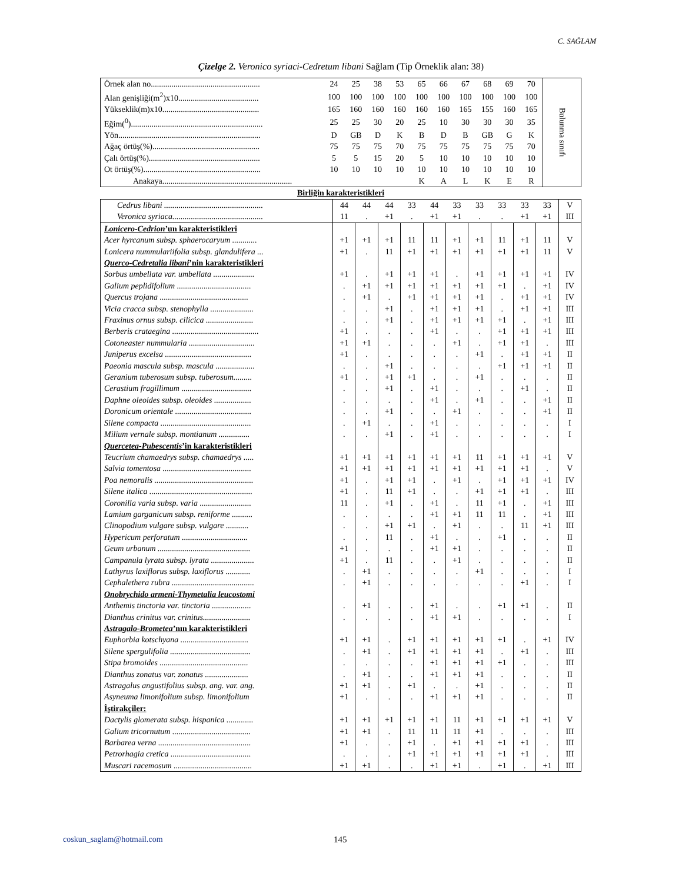C. SAĞLAM
Çizelge 2. Veronico syriaci-Cedretum libani Sağlam (Tip Örneklik alan: 38)
| Örnek alan no..................................................... | 24 | 25 | 38 | 53 | 65 | 66 | 67 | 68 | 69 | 70 | Bulunma sınıfı |
| Alan genişliği(m<sup>2</sup>)x10....................................... | 100 | 100 | 100 | 100 | 100 | 100 | 100 | 100 | 100 | 100 | |
| Yükseklik(m)x10............................................... | 165 | 160 | 160 | 160 | 160 | 160 | 165 | 155 | 160 | 165 | |
| Eğim(<sup>0</sup>)................................................................ | 25 | 25 | 30 | 20 | 25 | 10 | 30 | 30 | 30 | 35 | |
| Yön..................................................................... | D | GB | D | K | B | D | B | GB | G | K | |
| Ağaç örtüş(%).................................................... | 75 | 75 | 75 | 70 | 75 | 75 | 75 | 75 | 75 | 70 | |
| Çalı örtüş(%)...................................................... | 5 | 5 | 15 | 20 | 5 | 10 | 10 | 10 | 10 | 10 | |
| Ot örtüş(%)......................................................... | 10 | 10 | 10 | 10 | 10 | 10 | 10 | 10 | 10 | 10 | |
| Anakaya............................................................... | | | | | K | A | L | K | E | R | |
Birliğin karakteristikleri
| Cedrus libani ................................................ | 44 | 44 | 44 | 33 | 44 | 33 | 33 | 33 | 33 | 33 | V |
| Veronica syriaca............................................ | 11 | . | +1 | . | +1 | +1 | . | . | +1 | +1 | III |
| Lonicero-Cedrion ’un karakteristikleri | | | | | | | | | | | |
| Acer hyrcanum subsp. sphaerocaryum ............ | +1 | +1 | +1 | 11 | 11 | +1 | +1 | 11 | +1 | 11 | V |
| Lonicera nummulariifolia subsp. glandulifera ... | +1 | . | 11 | +1 | +1 | +1 | +1 | +1 | +1 | 11 | V |
| Querco-Cedretalia libani ’nin karakteristikleri | | | | | | | | | | | |
| Sorbus umbellata var. umbellata .................... | +1 | . | +1 | +1 | +1 | . | +1 | +1 | +1 | +1 | IV |
| Galium peplidifolium .................................... | . | +1 | +1 | +1 | +1 | +1 | +1 | +1 | . | +1 | IV |
| Quercus trojana ........................................... | . | +1 | . | +1 | +1 | +1 | +1 | . | +1 | +1 | IV |
| Vicia cracca subsp. stenophylla ..................... | . | . | +1 | . | +1 | +1 | +1 | . | +1 | +1 | III |
| Fraxinus ornus subsp. cilicica ....................... | . | . | +1 | . | +1 | +1 | +1 | +1 | . | +1 | III |
| Berberis crataegina .......................................... | +1 | . | . | . | +1 | . | . | +1 | +1 | +1 | III |
| Cotoneaster nummularia ................................ | +1 | +1 | . | . | . | +1 | . | +1 | +1 | . | III |
| Juniperus excelsa .......................................... | +1 | . | . | . | . | . | +1 | . | +1 | +1 | II |
| Paeonia mascula subsp. mascula ................... | . | . | +1 | . | . | . | . | +1 | +1 | +1 | II |
| Geranium tuberosum subsp. tuberosum......... | +1 | . | +1 | +1 | . | . | +1 | . | . | . | II |
| Cerastium fragillimum .................................. | . | . | +1 | . | +1 | . | . | . | +1 | . | II |
| Daphne oleoides subsp. oleoides .................. | . | . | . | . | +1 | . | +1 | . | . | +1 | II |
| Doronicum orientale ..................................... | . | . | +1 | . | . | +1 | . | . | . | +1 | II |
| Silene compacta ............................................ | . | +1 | . | . | +1 | . | . | . | . | . | I |
| Milium vernale subsp. montianum ............... | . | . | +1 | . | +1 | . | . | . | . | . | I |
| Quercetea-Pubescentis ’in karakteristikleri | | | | | | | | | | | |
| Teucrium chamaedrys subsp. chamaedrys ..... | +1 | +1 | +1 | +1 | +1 | +1 | 11 | +1 | +1 | +1 | V |
| Salvia tomentosa ........................................... | +1 | +1 | +1 | +1 | +1 | +1 | +1 | +1 | +1 | . | V |
| Poa nemoralis ................................................ | +1 | . | +1 | +1 | . | +1 | . | +1 | +1 | +1 | IV |
| Silene italica .................................................. | +1 | . | 11 | +1 | . | . | +1 | +1 | +1 | . | III |
| Coronilla varia subsp. varia ......................... | 11 | . | +1 | . | +1 | . | 11 | +1 | . | +1 | III |
| Lamium garganicum subsp. reniforme .......... | . | . | . | . | +1 | +1 | 11 | 11 | . | +1 | III |
| Clinopodium vulgare subsp. vulgare ........... | . | . | +1 | +1 | . | +1 | . | . | 11 | +1 | III |
| Hypericum perforatum ................................ | . | . | 11 | . | +1 | . | . | +1 | . | . | II |
| Geum urbanum ............................................. | +1 | . | . | . | +1 | +1 | . | . | . | . | II |
| Campanula lyrata subsp. lyrata ..................... | +1 | . | 11 | . | . | +1 | . | . | . | . | II |
| Lathyrus laxiflorus subsp. laxiflorus ............ | . | +1 | . | . | . | . | +1 | . | . | . | I |
| Cephalethera rubra ........................................ | . | +1 | . | . | . | . | . | . | +1 | . | I |
| Onobrychido armeni-Thymetalia leucostomi | | | | | | | | | | | |
| Anthemis tinctoria var. tinctoria ................... | . | +1 | . | . | +1 | . | . | +1 | +1 | . | II |
| Dianthus crinitus var. crinitus....................... | . | . | . | . | +1 | +1 | . | . | . | . | I |
| Astragalo-Brometea ’nın karakteristikleri | | | | | | | | | | | |
| Euphorbia kotschyana ................................. | +1 | +1 | . | +1 | +1 | +1 | +1 | +1 | . | +1 | IV |
| Silene spergulifolia ....................................... | . | +1 | . | +1 | +1 | +1 | +1 | . | +1 | . | III |
| Stipa bromoides ........................................... | . | . | . | . | +1 | +1 | +1 | +1 | . | . | III |
| Dianthus zonatus var. zonatus ..................... | . | +1 | . | . | +1 | +1 | +1 | . | . | . | II |
| Astragalus angustifolius subsp. ang. var. ang. | +1 | +1 | . | +1 | . | . | +1 | . | . | . | II |
| Asyneuma limonifolium subsp. limonifolium | +1 | . | . | . | +1 | +1 | +1 | . | . | . | II |
| İştirakçiler: | | | | | | | | | | | |
| Dactylis glomerata subsp. hispanica ............. | +1 | +1 | +1 | +1 | +1 | 11 | +1 | +1 | +1 | +1 | V |
| Galium tricornutum ...................................... | +1 | +1 | . | 11 | 11 | 11 | +1 | . | . | . | III |
| Barbarea verna ............................................. | +1 | . | . | +1 | . | +1 | +1 | +1 | +1 | . | III |
| Petrorhagia cretica ....................................... | . | . | . | +1 | +1 | +1 | +1 | +1 | +1 | . | III |
| Muscari racemosum ...................................... | +1 | +1 | . | . | +1 | +1 | . | +1 | . | +1 | III |
coskun_saglam@hotmail.com 145